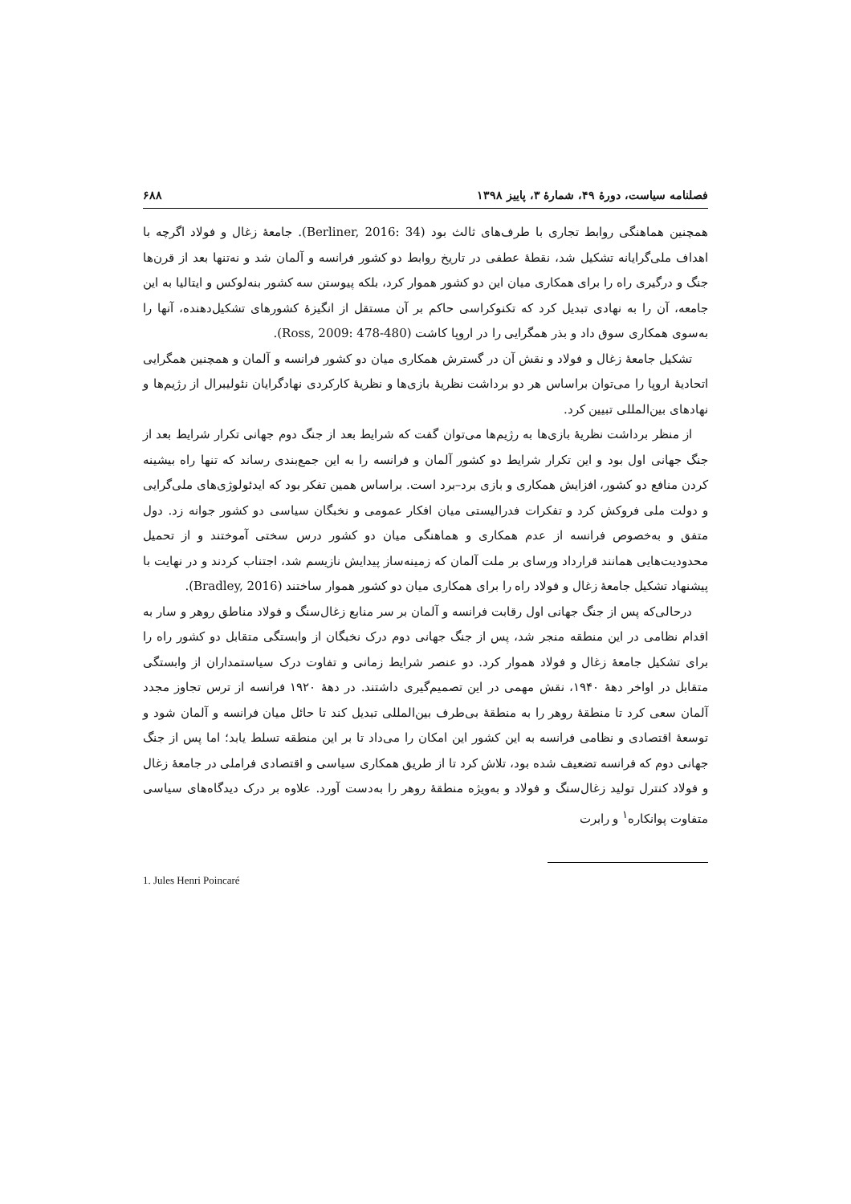فصلنامه سیاست، دورهٔ ۴۹، شمارهٔ ۳، پاییز ۱۳۹۸ ۶۸۸
همچنین هماهنگی روابط تجاری با طرف‌های ثالث بود (Berliner, 2016: 34). جامعهٔ زغال و فولاد اگرچه با اهداف ملی‌گرایانه تشکیل شد، نقطهٔ عطفی در تاریخ روابط دو کشور فرانسه و آلمان شد و نه‌تنها بعد از قرن‌ها جنگ و درگیری راه را برای همکاری میان این دو کشور هموار کرد، بلکه پیوستن سه کشور بنه‌لوکس و ایتالیا به این جامعه، آن را به نهادی تبدیل کرد که تکنوکراسی حاکم بر آن مستقل از انگیزهٔ کشورهای تشکیل‌دهنده، آنها را به‌سوی همکاری سوق داد و بذر همگرایی را در اروپا کاشت (Ross, 2009: 478-480).
تشکیل جامعهٔ زغال و فولاد و نقش آن در گسترش همکاری میان دو کشور فرانسه و آلمان و همچنین همگرایی اتحادیهٔ اروپا را می‌توان براساس هر دو برداشت نظریهٔ بازی‌ها و نظریهٔ کارکردی نهادگرایان نئولیبرال از رژیم‌ها و نهادهای بین‌المللی تبیین کرد.
از منظر برداشت نظریهٔ بازی‌ها به رژیم‌ها می‌توان گفت که شرایط بعد از جنگ دوم جهانی تکرار شرایط بعد از جنگ جهانی اول بود و این تکرار شرایط دو کشور آلمان و فرانسه را به این جمع‌بندی رساند که تنها راه بیشینه کردن منافع دو کشور، افزایش همکاری و بازی برد–برد است. براساس همین تفکر بود که ایدئولوژی‌های ملی‌گرایی و دولت ملی فروکش کرد و تفکرات فدرالیستی میان افکار عمومی و نخبگان سیاسی دو کشور جوانه زد. دول متفق و به‌خصوص فرانسه از عدم همکاری و هماهنگی میان دو کشور درس سختی آموختند و از تحمیل محدودیت‌هایی همانند قرارداد ورسای بر ملت آلمان که زمینه‌ساز پیدایش نازیسم شد، اجتناب کردند و در نهایت با پیشنهاد تشکیل جامعهٔ زغال و فولاد راه را برای همکاری میان دو کشور هموار ساختند (Bradley, 2016).
درحالی‌که پس از جنگ جهانی اول رقابت فرانسه و آلمان بر سر منابع زغال‌سنگ و فولاد مناطق روهر و سار به اقدام نظامی در این منطقه منجر شد، پس از جنگ جهانی دوم درک نخبگان از وابستگی متقابل دو کشور راه را برای تشکیل جامعهٔ زغال و فولاد هموار کرد. دو عنصر شرایط زمانی و تفاوت درک سیاستمداران از وابستگی متقابل در اواخر دههٔ ۱۹۴۰، نقش مهمی در این تصمیم‌گیری داشتند. در دههٔ ۱۹۲۰ فرانسه از ترس تجاوز مجدد آلمان سعی کرد تا منطقهٔ روهر را به منطقهٔ بی‌طرف بین‌المللی تبدیل کند تا حائل میان فرانسه و آلمان شود و توسعهٔ اقتصادی و نظامی فرانسه به این کشور این امکان را می‌داد تا بر این منطقه تسلط یابد؛ اما پس از جنگ جهانی دوم که فرانسه تضعیف شده بود، تلاش کرد تا از طریق همکاری سیاسی و اقتصادی فراملی در جامعهٔ زغال و فولاد کنترل تولید زغال‌سنگ و فولاد و به‌ویژه منطقهٔ روهر را به‌دست آورد. علاوه بر درک دیدگاه‌های سیاسی متفاوت پوانکاره<sup>۱</sup> و رابرت
1. Jules Henri Poincaré